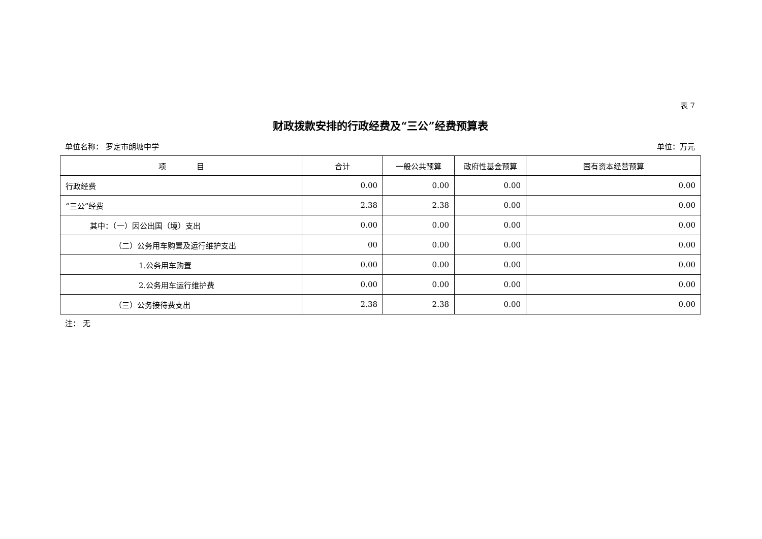表 7
财政拨款安排的行政经费及“三公”经费预算表
单位名称： 罗定市朗塘中学 单位：万元
| 项 目 | 合计 | 一般公共预算 | 政府性基金预算 | 国有资本经营预算 |
| --- | --- | --- | --- | --- |
| 行政经费 | 0.00 | 0.00 | 0.00 | 0.00 |
| “三公”经费 | 2.38 | 2.38 | 0.00 | 0.00 |
| 其中：（一）因公出国（境）支出 | 0.00 | 0.00 | 0.00 | 0.00 |
| （二）公务用车购置及运行维护支出 | 00 | 0.00 | 0.00 | 0.00 |
| 1.公务用车购置 | 0.00 | 0.00 | 0.00 | 0.00 |
| 2.公务用车运行维护费 | 0.00 | 0.00 | 0.00 | 0.00 |
| （三）公务接待费支出 | 2.38 | 2.38 | 0.00 | 0.00 |
注： 无